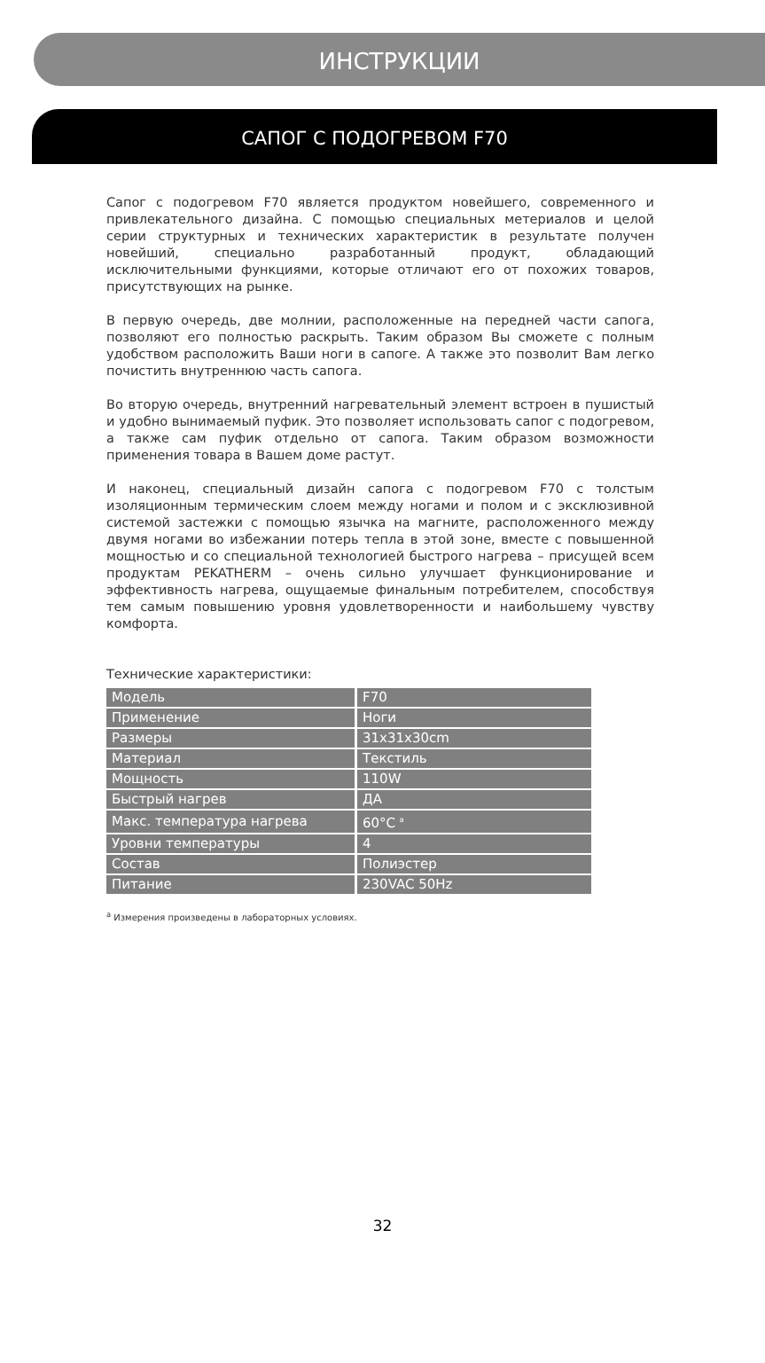ИНСТРУКЦИИ
САПОГ С ПОДОГРЕВОМ F70
Сапог с подогревом F70 является продуктом новейшего, современного и привлекательного дизайна. С помощью специальных метериалов и целой серии структурных и технических характеристик в результате получен новейший, специально разработанный продукт, обладающий исключительными функциями, которые отличают его от похожих товаров, присутствующих на рынке.
В первую очередь, две молнии, расположенные на передней части сапога, позволяют его полностью раскрыть. Таким образом Вы сможете с полным удобством расположить Ваши ноги в сапоге. А также это позволит Вам легко почистить внутреннюю часть сапога.
Во вторую очередь, внутренний нагревательный элемент встроен в пушистый и удобно вынимаемый пуфик. Это позволяет использовать сапог с подогревом, а также сам пуфик отдельно от сапога. Таким образом возможности применения товара в Вашем доме растут.
И наконец, специальный дизайн сапога с подогревом F70 с толстым изоляционным термическим слоем между ногами и полом и с эксклюзивной системой застежки с помощью язычка на магните, расположенного между двумя ногами во избежании потерь тепла в этой зоне, вместе с повышенной мощностью и со специальной технологией быстрого нагрева – присущей всем продуктам PEKATHERM – очень сильно улучшает функционирование и эффективность нагрева, ощущаемые финальным потребителем, способствуя тем самым повышению уровня удовлетворенности и наибольшему чувству комфорта.
Технические характеристики:
| Модель | F70 |
| Применение | Ноги |
| Размеры | 31x31x30cm |
| Материал | Текстиль |
| Мощность | 110W |
| Быстрый нагрев | ДА |
| Макс. температура нагрева | 60°C <sup>a</sup> |
| Уровни температуры | 4 |
| Состав | Полиэстер |
| Питание | 230VAC 50Hz |
<sup>a</sup> Измерения произведены в лабораторных условиях.
32